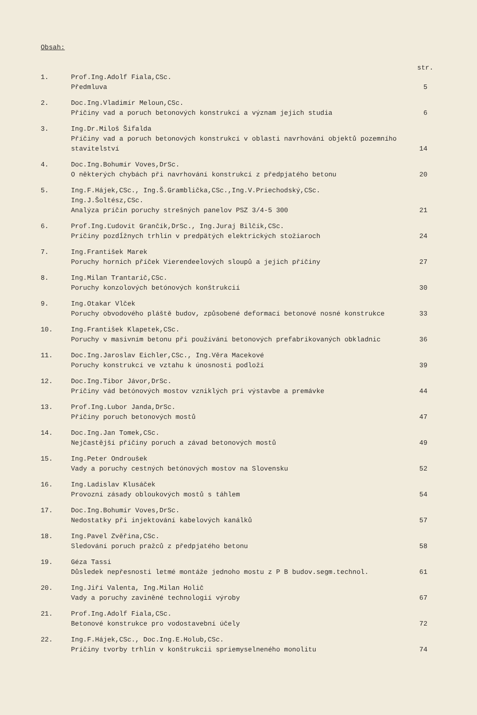Obsah:
str.
1. Prof.Ing.Adolf Fiala,CSc.
Předmluva
5
2. Doc.Ing.Vladimír Meloun,CSc.
Příčiny vad a poruch betonových konstrukcí a význam jejich studia
6
3. Ing.Dr.Miloš Šifalda
Příčiny vad a poruch betonových konstrukcí v oblasti navrhování objektů pozemního stavitelství
14
4. Doc.Ing.Bohumír Voves,DrSc.
O některých chybách při navrhování konstrukcí z předpjatého betonu
20
5. Ing.F.Hájek,CSc., Ing.Š.Gramblička,CSc.,Ing.V.Priechodský,CSc.
Ing.J.Šoltész,CSc.
Analýza príčin poruchy strešných panelov PSZ 3/4-5 300
21
6. Prof.Ing.Ľudovít Grančík,DrSc., Ing.Juraj Bilčík,CSc.
Príčiny pozdĺžnych trhlín v predpätých elektrických stožiaroch
24
7. Ing.František Marek
Poruchy horních příček Vierendeelových sloupů a jejich příčiny
27
8. Ing.Milan Trantarič,CSc.
Poruchy konzolových betónových konštrukcií
30
9. Ing.Otakar Vlček
Poruchy obvodového pláště budov, způsobené deformací betonové nosné konstrukce
33
10. Ing.František Klapetek,CSc.
Poruchy v masivním betonu při používání betonových prefabrikovaných obkladnic
36
11. Doc.Ing.Jaroslav Eichler,CSc., Ing.Věra Macekové
Poruchy konstrukcí ve vztahu k únosnosti podloží
39
12. Doc.Ing.Tibor Jávor,DrSc.
Príčiny vád betónových mostov vzniklých pri výstavbe a premávke
44
13. Prof.Ing.Lubor Janda,DrSc.
Příčiny poruch betonových mostů
47
14. Doc.Ing.Jan Tomek,CSc.
Nejčastější příčiny poruch a závad betonových mostů
49
15. Ing.Peter Ondroušek
Vady a poruchy cestných betónových mostov na Slovensku
52
16. Ing.Ladislav Klusáček
Provozní zásady obloukových mostů s táhlem
54
17. Doc.Ing.Bohumír Voves,DrSc.
Nedostatky při injektování kabelových kanálků
57
18. Ing.Pavel Zvěřina,CSc.
Sledování poruch pražců z předpjatého betonu
58
19. Géza Tassi
Důsledek nepřesnosti letmé montáže jednoho mostu z P B budov.segm.technol.
61
20. Ing.Jiří Valenta, Ing.Milan Holič
Vady a poruchy zaviněné technologií výroby
67
21. Prof.Ing.Adolf Fiala,CSc.
Betonové konstrukce pro vodostavební účely
72
22. Ing.F.Hájek,CSc., Doc.Ing.E.Holub,CSc.
Príčiny tvorby trhlín v konštrukcii spriemyselneného monolitu
74